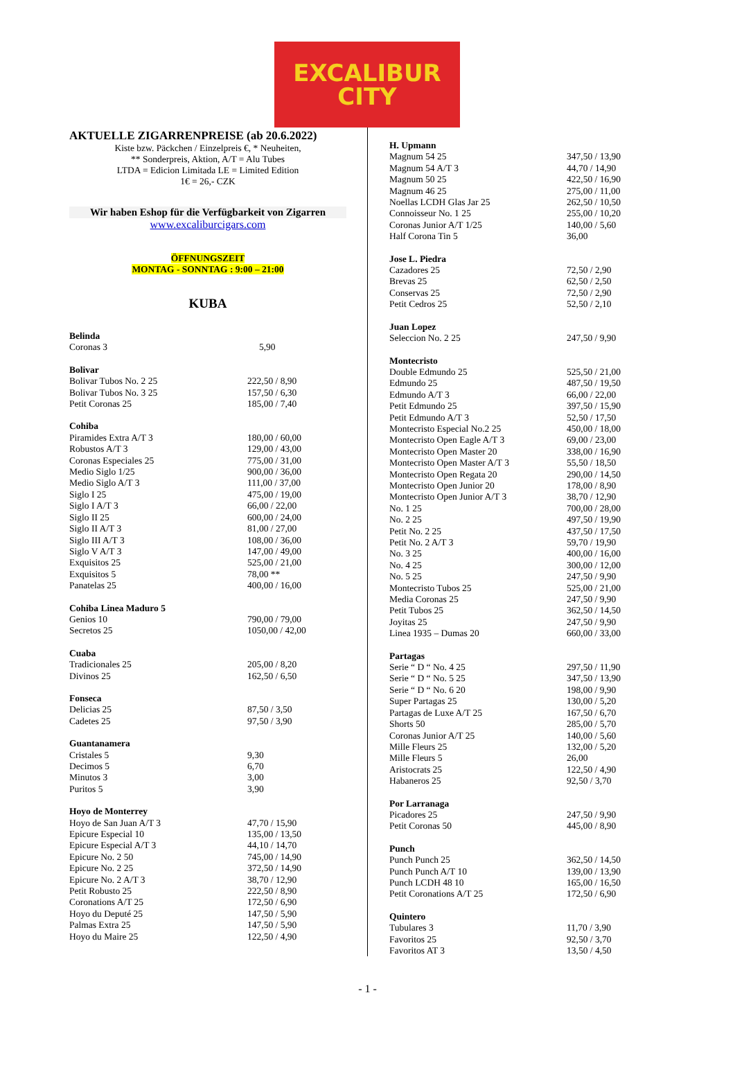EXCALIBUR
CITY
AKTUELLE ZIGARRENPREISE (ab 20.6.2022)
Kiste bzw. Päckchen / Einzelpreis €, * Neuheiten,
** Sonderpreis, Aktion, A/T = Alu Tubes
LTDA = Edicion Limitada LE = Limited Edition
1€ = 26,- CZK
Wir haben Eshop für die Verfügbarkeit von Zigarren
www.excaliburcigars.com
ÖFFNUNGSZEIT
MONTAG - SONNTAG : 9:00 – 21:00
KUBA
| Belinda | |
| Coronas 3 | 5,90 |
| Bolivar | |
| Bolivar Tubos No. 2 25 | 222,50 / 8,90 |
| Bolivar Tubos No. 3 25 | 157,50 / 6,30 |
| Petit Coronas 25 | 185,00 / 7,40 |
| Cohiba | |
| Piramides Extra A/T 3 | 180,00 / 60,00 |
| Robustos A/T 3 | 129,00 / 43,00 |
| Coronas Especiales 25 | 775,00 / 31,00 |
| Medio Siglo 1/25 | 900,00 / 36,00 |
| Medio Siglo A/T 3 | 111,00 / 37,00 |
| Siglo I 25 | 475,00 / 19,00 |
| Siglo I A/T 3 | 66,00 / 22,00 |
| Siglo II 25 | 600,00 / 24,00 |
| Siglo II A/T 3 | 81,00 / 27,00 |
| Siglo III A/T 3 | 108,00 / 36,00 |
| Siglo V A/T 3 | 147,00 / 49,00 |
| Exquisitos 25 | 525,00 / 21,00 |
| Exquisitos 5 | 78,00 ** |
| Panatelas 25 | 400,00 / 16,00 |
| Cohiba Linea Maduro 5 | |
| Genios 10 | 790,00 / 79,00 |
| Secretos 25 | 1050,00 / 42,00 |
| Cuaba | |
| Tradicionales 25 | 205,00 / 8,20 |
| Divinos 25 | 162,50 / 6,50 |
| Fonseca | |
| Delicias 25 | 87,50 / 3,50 |
| Cadetes 25 | 97,50 / 3,90 |
| Guantanamera | |
| Cristales 5 | 9,30 |
| Decimos 5 | 6,70 |
| Minutos 3 | 3,00 |
| Puritos 5 | 3,90 |
| Hoyo de Monterrey | |
| Hoyo de San Juan A/T 3 | 47,70 / 15,90 |
| Epicure Especial 10 | 135,00 / 13,50 |
| Epicure Especial A/T 3 | 44,10 / 14,70 |
| Epicure No. 2 50 | 745,00 / 14,90 |
| Epicure No. 2 25 | 372,50 / 14,90 |
| Epicure No. 2 A/T 3 | 38,70 / 12,90 |
| Petit Robusto 25 | 222,50 / 8,90 |
| Coronations A/T 25 | 172,50 / 6,90 |
| Hoyo du Deputé 25 | 147,50 / 5,90 |
| Palmas Extra 25 | 147,50 / 5,90 |
| Hoyo du Maire 25 | 122,50 / 4,90 |
| H. Upmann | |
| Magnum 54 25 | 347,50 / 13,90 |
| Magnum 54 A/T 3 | 44,70 / 14,90 |
| Magnum 50 25 | 422,50 / 16,90 |
| Magnum 46 25 | 275,00 / 11,00 |
| Noellas LCDH Glas Jar 25 | 262,50 / 10,50 |
| Connoisseur No. 1 25 | 255,00 / 10,20 |
| Coronas Junior A/T 1/25 | 140,00 / 5,60 |
| Half Corona Tin 5 | 36,00 |
| Jose L. Piedra | |
| Cazadores 25 | 72,50 / 2,90 |
| Brevas 25 | 62,50 / 2,50 |
| Conservas 25 | 72,50 / 2,90 |
| Petit Cedros 25 | 52,50 / 2,10 |
| Juan Lopez | |
| Seleccion No. 2 25 | 247,50 / 9,90 |
| Montecristo | |
| Double Edmundo 25 | 525,50 / 21,00 |
| Edmundo 25 | 487,50 / 19,50 |
| Edmundo A/T 3 | 66,00 / 22,00 |
| Petit Edmundo 25 | 397,50 / 15,90 |
| Petit Edmundo A/T 3 | 52,50 / 17,50 |
| Montecristo Especial No.2 25 | 450,00 / 18,00 |
| Montecristo Open Eagle A/T 3 | 69,00 / 23,00 |
| Montecristo Open Master 20 | 338,00 / 16,90 |
| Montecristo Open Master A/T 3 | 55,50 / 18,50 |
| Montecristo Open Regata 20 | 290,00 / 14,50 |
| Montecristo Open Junior 20 | 178,00 / 8,90 |
| Montecristo Open Junior A/T 3 | 38,70 / 12,90 |
| No. 1 25 | 700,00 / 28,00 |
| No. 2 25 | 497,50 / 19,90 |
| Petit No. 2 25 | 437,50 / 17,50 |
| Petit No. 2 A/T 3 | 59,70 / 19,90 |
| No. 3 25 | 400,00 / 16,00 |
| No. 4 25 | 300,00 / 12,00 |
| No. 5 25 | 247,50 / 9,90 |
| Montecristo Tubos 25 | 525,00 / 21,00 |
| Media Coronas 25 | 247,50 / 9,90 |
| Petit Tubos 25 | 362,50 / 14,50 |
| Joyitas 25 | 247,50 / 9,90 |
| Linea 1935 – Dumas 20 | 660,00 / 33,00 |
| Partagas | |
| Serie “ D “ No. 4 25 | 297,50 / 11,90 |
| Serie “ D “ No. 5 25 | 347,50 / 13,90 |
| Serie “ D “ No. 6 20 | 198,00 / 9,90 |
| Super Partagas 25 | 130,00 / 5,20 |
| Partagas de Luxe A/T 25 | 167,50 / 6,70 |
| Shorts 50 | 285,00 / 5,70 |
| Coronas Junior A/T 25 | 140,00 / 5,60 |
| Mille Fleurs 25 | 132,00 / 5,20 |
| Mille Fleurs 5 | 26,00 |
| Aristocrats 25 | 122,50 / 4,90 |
| Habaneros 25 | 92,50 / 3,70 |
| Por Larranaga | |
| Picadores 25 | 247,50 / 9,90 |
| Petit Coronas 50 | 445,00 / 8,90 |
| Punch | |
| Punch Punch 25 | 362,50 / 14,50 |
| Punch Punch A/T 10 | 139,00 / 13,90 |
| Punch LCDH 48 10 | 165,00 / 16,50 |
| Petit Coronations A/T 25 | 172,50 / 6,90 |
| Quintero | |
| Tubulares 3 | 11,70 / 3,90 |
| Favoritos 25 | 92,50 / 3,70 |
| Favoritos AT 3 | 13,50 / 4,50 |
- 1 -